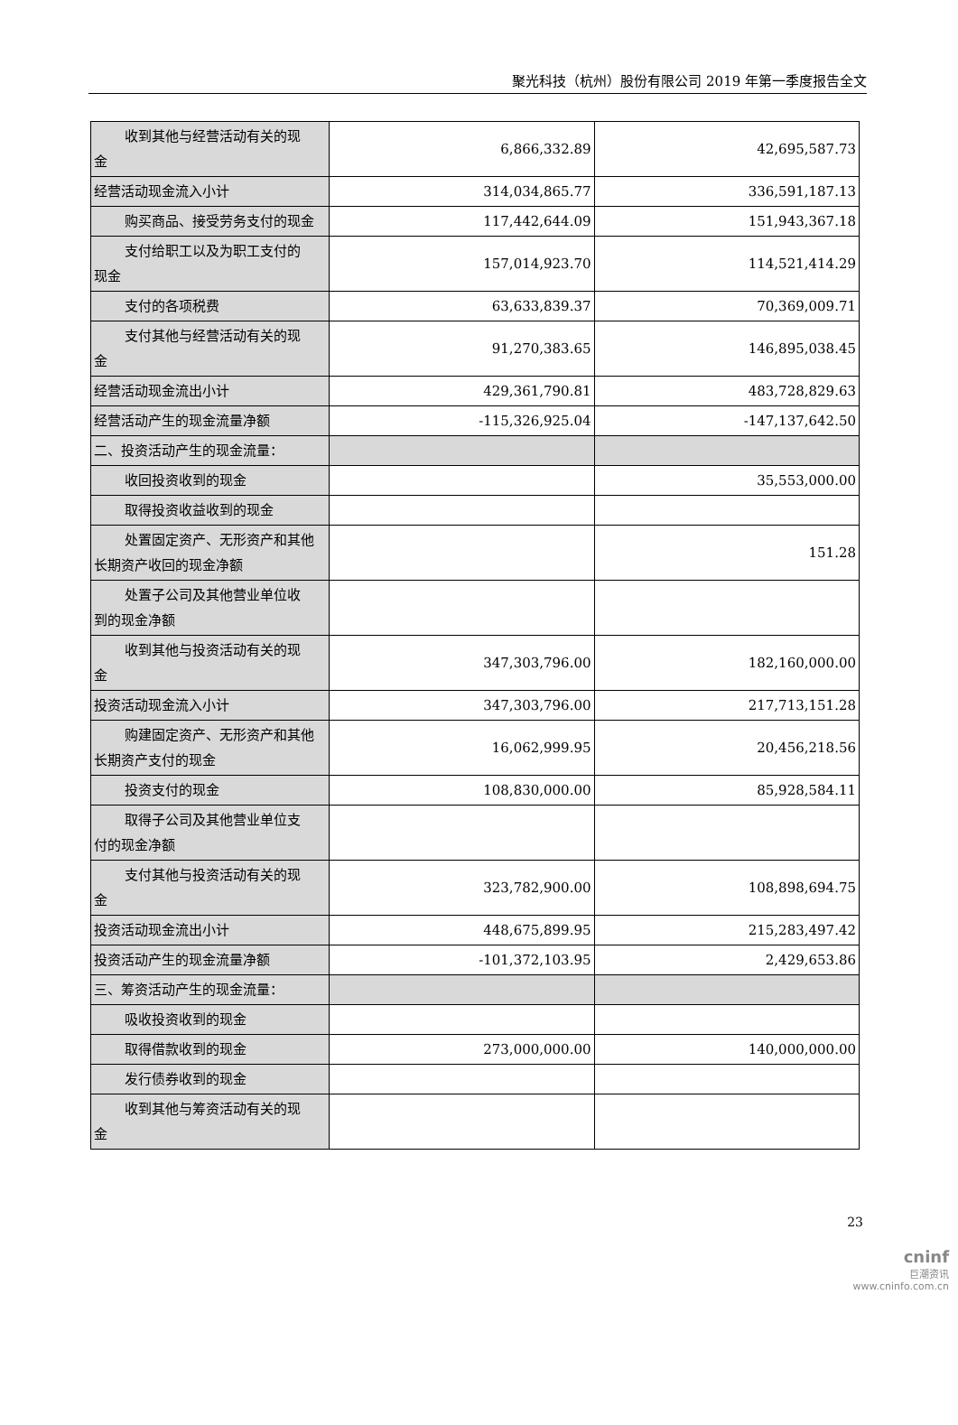聚光科技（杭州）股份有限公司 2019 年第一季度报告全文
| 收到其他与经营活动有关的现 金 | 6,866,332.89 | 42,695,587.73 |
| 经营活动现金流入小计 | 314,034,865.77 | 336,591,187.13 |
| 购买商品、接受劳务支付的现金 | 117,442,644.09 | 151,943,367.18 |
| 支付给职工以及为职工支付的 现金 | 157,014,923.70 | 114,521,414.29 |
| 支付的各项税费 | 63,633,839.37 | 70,369,009.71 |
| 支付其他与经营活动有关的现 金 | 91,270,383.65 | 146,895,038.45 |
| 经营活动现金流出小计 | 429,361,790.81 | 483,728,829.63 |
| 经营活动产生的现金流量净额 | -115,326,925.04 | -147,137,642.50 |
| 二、投资活动产生的现金流量： | | |
| 收回投资收到的现金 | | 35,553,000.00 |
| 取得投资收益收到的现金 | | |
| 处置固定资产、无形资产和其他 长期资产收回的现金净额 | | 151.28 |
| 处置子公司及其他营业单位收 到的现金净额 | | |
| 收到其他与投资活动有关的现 金 | 347,303,796.00 | 182,160,000.00 |
| 投资活动现金流入小计 | 347,303,796.00 | 217,713,151.28 |
| 购建固定资产、无形资产和其他 长期资产支付的现金 | 16,062,999.95 | 20,456,218.56 |
| 投资支付的现金 | 108,830,000.00 | 85,928,584.11 |
| 取得子公司及其他营业单位支 付的现金净额 | | |
| 支付其他与投资活动有关的现 金 | 323,782,900.00 | 108,898,694.75 |
| 投资活动现金流出小计 | 448,675,899.95 | 215,283,497.42 |
| 投资活动产生的现金流量净额 | -101,372,103.95 | 2,429,653.86 |
| 三、筹资活动产生的现金流量： | | |
| 吸收投资收到的现金 | | |
| 取得借款收到的现金 | 273,000,000.00 | 140,000,000.00 |
| 发行债券收到的现金 | | |
| 收到其他与筹资活动有关的现 金 | | |
23
cninf
巨潮资讯
www.cninfo.com.cn